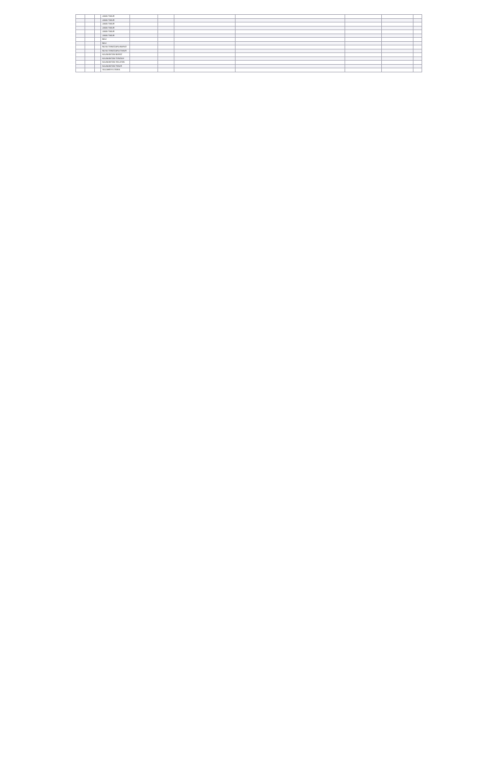| | | | JAWA TIMUR | | | | | | | |
| | | | JAWA TIMUR | | | | | | | |
| | | | JAWA TIMUR | | | | | | | |
| | | | JAWA TIMUR | | | | | | | |
| | | | JAWA TIMUR | | | | | | | |
| | | | JAWA TIMUR | | | | | | | |
| | | | BALI | | | | | | | |
| | | | BALI | | | | | | | |
| | | | NUSA TENGGARA BARAT | | | | | | | |
| | | | NUSA TENGGARA TIMUR | | | | | | | |
| | | | KALIMANTAN BARAT | | | | | | | |
| | | | KALIMANTAN TENGAH | | | | | | | |
| | | | KALIMANTAN SELATAN | | | | | | | |
| | | | KALIMANTAN TIMUR | | | | | | | |
| | | | SULAWESI UTARA | | | | | | | |